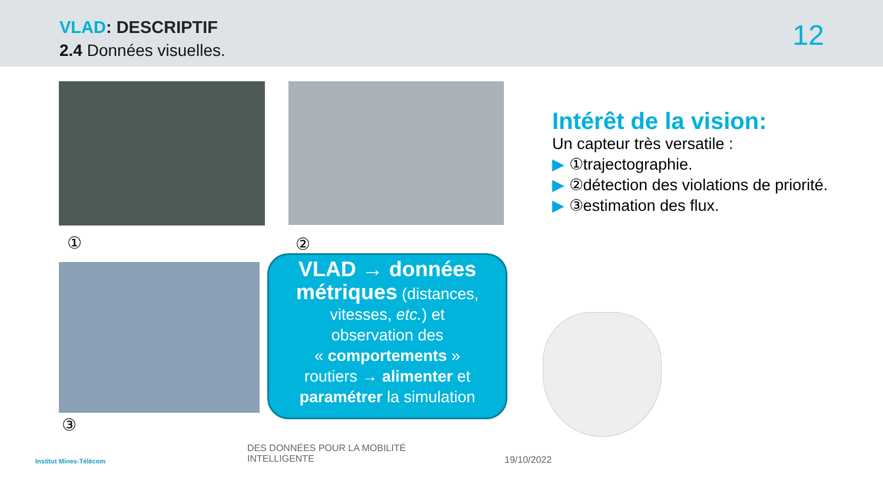VLAD: DESCRIPTIF
2.4 Données visuelles. 12
① ②
③
VLAD → données
métriques (distances,
vitesses, etc.) et
observation des
« comportements »
routiers → alimenter et
paramétrer la simulation
Intérêt de la vision:
Un capteur très versatile :
▶ ①trajectographie.
▶ ②détection des violations de priorité.
▶ ③estimation des flux.
Institut Mines-Télécom
DES DONNÉES POUR LA MOBILITÉ
INTELLIGENTE
19/10/2022